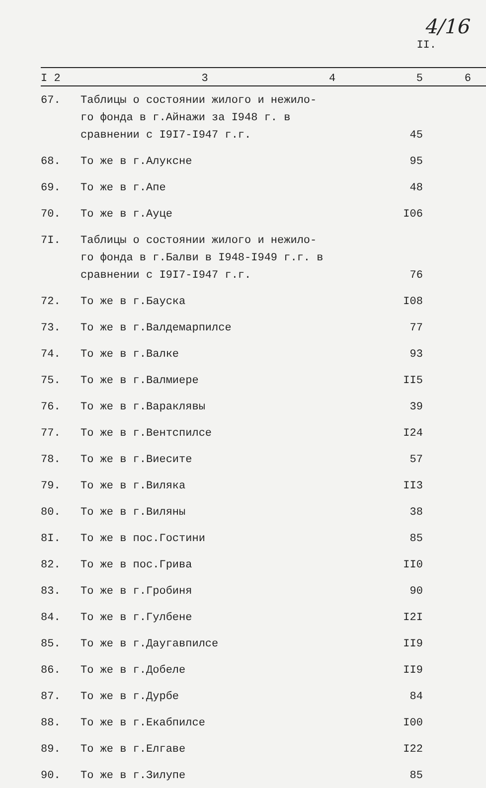II.
4/16
| I 2 | 3 | 4 | 5 | 6 |
| --- | --- | --- | --- | --- |
| 67. | Таблицы о состоянии жилого и нежило-го фонда в г.Айнажи за I948 г. в сравнении с I9I7-I947 г.г. | | 45 | |
| 68. | То же в г.Алуксне | | 95 | |
| 69. | То же в г.Апе | | 48 | |
| 70. | То же в г.Ауце | | I06 | |
| 7I. | Таблицы о состоянии жилого и нежило-го фонда в г.Балви в I948-I949 г.г. в сравнении с I9I7-I947 г.г. | | 76 | |
| 72. | То же в г.Бауска | | I08 | |
| 73. | То же в г.Валдемарпилсе | | 77 | |
| 74. | То же в г.Валке | | 93 | |
| 75. | То же в г.Валмиере | | II5 | |
| 76. | То же в г.Вараклявы | | 39 | |
| 77. | То же в г.Вентспилсе | | I24 | |
| 78. | То же в г.Виесите | | 57 | |
| 79. | То же в г.Виляка | | II3 | |
| 80. | То же в г.Виляны | | 38 | |
| 8I. | То же в пос.Гостини | | 85 | |
| 82. | То же в пос.Грива | | II0 | |
| 83. | То же в г.Гробиня | | 90 | |
| 84. | То же в г.Гулбене | | I2I | |
| 85. | То же в г.Даугавпилсе | | II9 | |
| 86. | То же в г.Добеле | | II9 | |
| 87. | То же в г.Дурбе | | 84 | |
| 88. | То же в г.Екабпилсе | | I00 | |
| 89. | То же в г.Елгаве | | I22 | |
| 90. | То же в г.Зилупе | | 85 | |